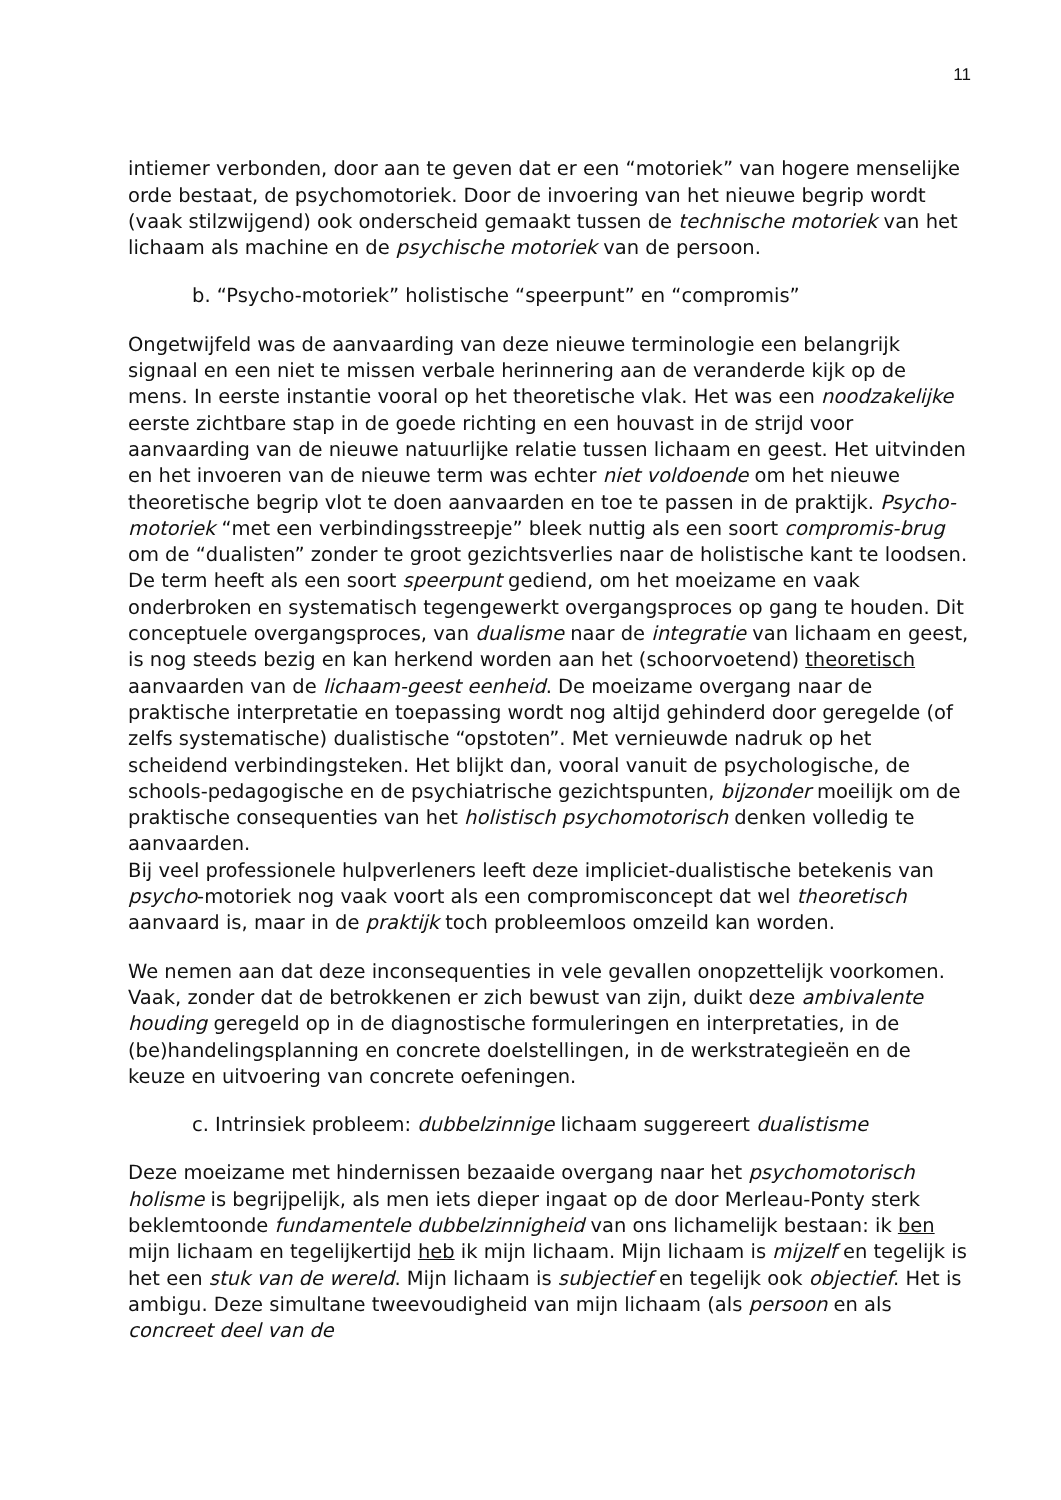11
intiemer verbonden, door aan te geven dat er een “motoriek” van hogere menselijke orde bestaat, de psychomotoriek. Door de invoering van het nieuwe begrip wordt (vaak stilzwijgend) ook onderscheid gemaakt tussen de technische motoriek van het lichaam als machine en de psychische motoriek van de persoon.
b. “Psycho-motoriek” holistische “speerpunt” en “compromis”
Ongetwijfeld was de aanvaarding van deze nieuwe terminologie een belangrijk signaal en een niet te missen verbale herinnering aan de veranderde kijk op de mens. In eerste instantie vooral op het theoretische vlak. Het was een noodzakelijke eerste zichtbare stap in de goede richting en een houvast in de strijd voor aanvaarding van de nieuwe natuurlijke relatie tussen lichaam en geest. Het uitvinden en het invoeren van de nieuwe term was echter niet voldoende om het nieuwe theoretische begrip vlot te doen aanvaarden en toe te passen in de praktijk. Psycho-motoriek “met een verbindingsstreepje” bleek nuttig als een soort compromis-brug om de “dualisten” zonder te groot gezichtsverlies naar de holistische kant te loodsen. De term heeft als een soort speerpunt gediend, om het moeizame en vaak onderbroken en systematisch tegengewerkt overgangsproces op gang te houden. Dit conceptuele overgangsproces, van dualisme naar de integratie van lichaam en geest, is nog steeds bezig en kan herkend worden aan het (schoorvoetend) theoretisch aanvaarden van de lichaam-geest eenheid. De moeizame overgang naar de praktische interpretatie en toepassing wordt nog altijd gehinderd door geregelde (of zelfs systematische) dualistische “opstoten”. Met vernieuwde nadruk op het scheidend verbindingsteken. Het blijkt dan, vooral vanuit de psychologische, de schools-pedagogische en de psychiatrische gezichtspunten, bijzonder moeilijk om de praktische consequenties van het holistisch psychomotorisch denken volledig te aanvaarden.
Bij veel professionele hulpverleners leeft deze impliciet-dualistische betekenis van psycho-motoriek nog vaak voort als een compromisconcept dat wel theoretisch aanvaard is, maar in de praktijk toch probleemloos omzeild kan worden.
We nemen aan dat deze inconsequenties in vele gevallen onopzettelijk voorkomen. Vaak, zonder dat de betrokkenen er zich bewust van zijn, duikt deze ambivalente houding geregeld op in de diagnostische formuleringen en interpretaties, in de (be)handelingsplanning en concrete doelstellingen, in de werkstrategieën en de keuze en uitvoering van concrete oefeningen.
c. Intrinsiek probleem: dubbelzinnige lichaam suggereert dualistisme
Deze moeizame met hindernissen bezaaide overgang naar het psychomotorisch holisme is begrijpelijk, als men iets dieper ingaat op de door Merleau-Ponty sterk beklemtoonde fundamentele dubbelzinnigheid van ons lichamelijk bestaan: ik ben mijn lichaam en tegelijkertijd heb ik mijn lichaam. Mijn lichaam is mijzelf en tegelijk is het een stuk van de wereld. Mijn lichaam is subjectief en tegelijk ook objectief. Het is ambigu. Deze simultane tweevoudigheid van mijn lichaam (als persoon en als concreet deel van de